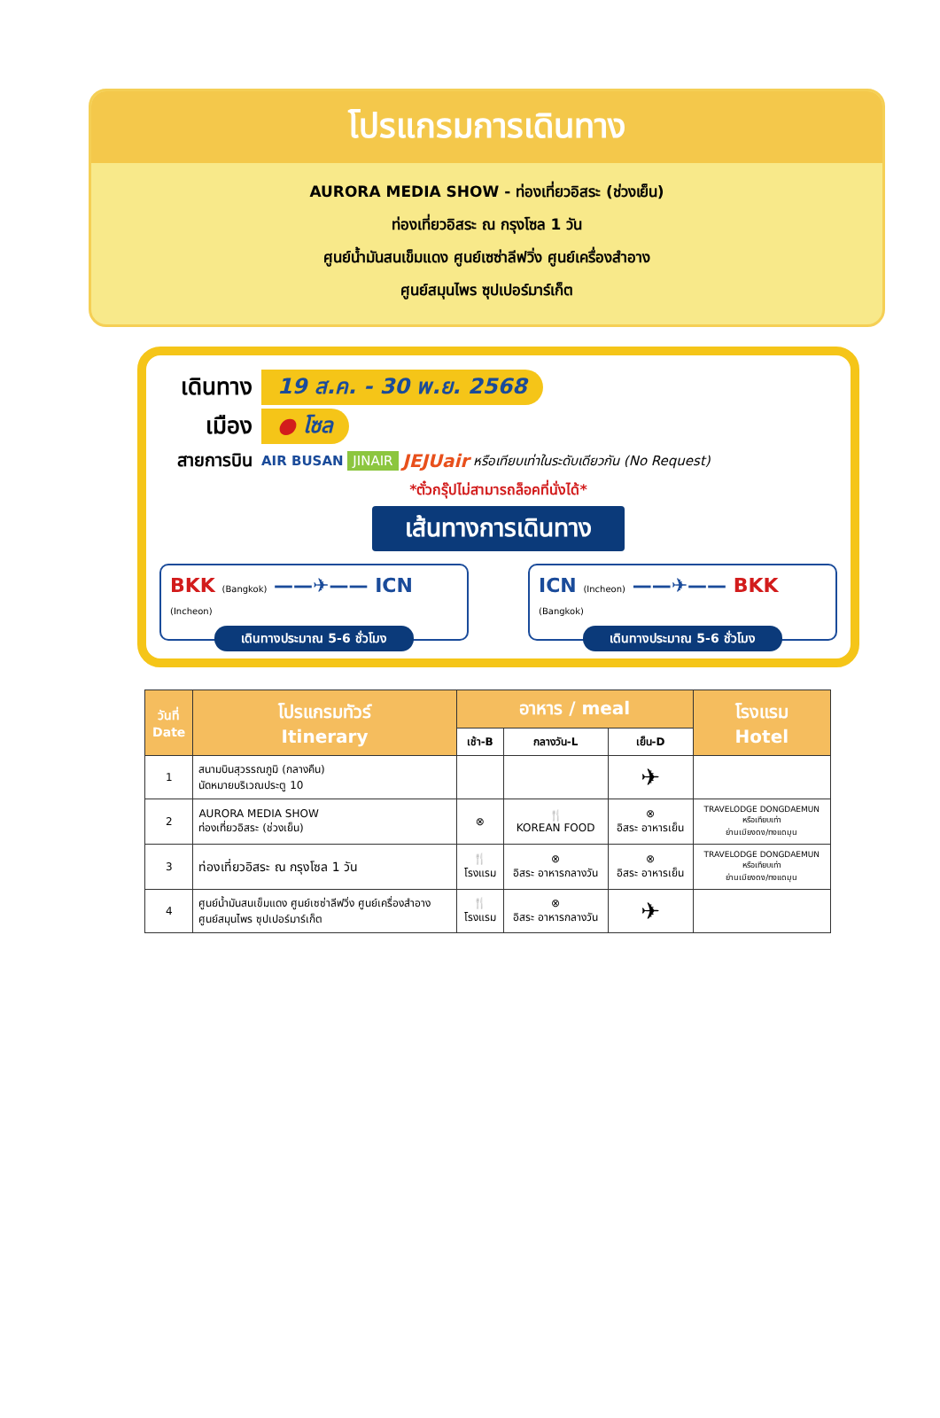โปรแกรมการเดินทาง
AURORA MEDIA SHOW - ท่องเที่ยวอิสระ (ช่วงเย็น)
ท่องเที่ยวอิสระ ณ กรุงโซล 1 วัน
ศูนย์น้ำมันสนเข็มแดง ศูนย์เซซ่าลีฟวิ่ง ศูนย์เครื่องสำอาง
ศูนย์สมุนไพร ซุปเปอร์มาร์เก็ต
เดินทาง 19 ส.ค. - 30 พ.ย. 2568
เมือง ● โซล
สายการบิน AIR BUSAN JINAIR JEJUair หรือเทียบเท่าในระดับเดียวกัน (No Request)
*ตั๋วกรุ๊ปไม่สามารถล็อคที่นั่งได้*
เส้นทางการเดินทาง
BKK (Bangkok) ——✈—— ICN (Incheon)
เดินทางประมาณ 5-6 ชั่วโมง
ICN (Incheon) ——✈—— BKK (Bangkok)
เดินทางประมาณ 5-6 ชั่วโมง
| วันที่ Date | โปรแกรมทัวร์ Itinerary | อาหาร / meal | | | โรงแรม Hotel |
| --- | --- | --- | --- | --- | --- |
| | | เช้า-B | กลางวัน-L | เย็น-D | |
| 1 | สนามบินสุวรรณภูมิ (กลางคืน) นัดหมายบริเวณประตู 10 | | | ✈ | |
| 2 | AURORA MEDIA SHOW ท่องเที่ยวอิสระ (ช่วงเย็น) | ⊗ | 🍴 KOREAN FOOD | ⊗ อิสระ อาหารเย็น | TRAVELODGE DONGDAEMUN หรือเทียบเท่า ย่านเมียงดง/ทงแดมุน |
| 3 | ท่องเที่ยวอิสระ ณ กรุงโซล 1 วัน | 🍴 โรงแรม | ⊗ อิสระ อาหารกลางวัน | ⊗ อิสระ อาหารเย็น | TRAVELODGE DONGDAEMUN หรือเทียบเท่า ย่านเมียงดง/ทงแดมุน |
| 4 | ศูนย์น้ำมันสนเข็มแดง ศูนย์เซซ่าลีฟวิ่ง ศูนย์เครื่องสำอาง ศูนย์สมุนไพร ซุปเปอร์มาร์เก็ต | 🍴 โรงแรม | ⊗ อิสระ อาหารกลางวัน | ✈ | |